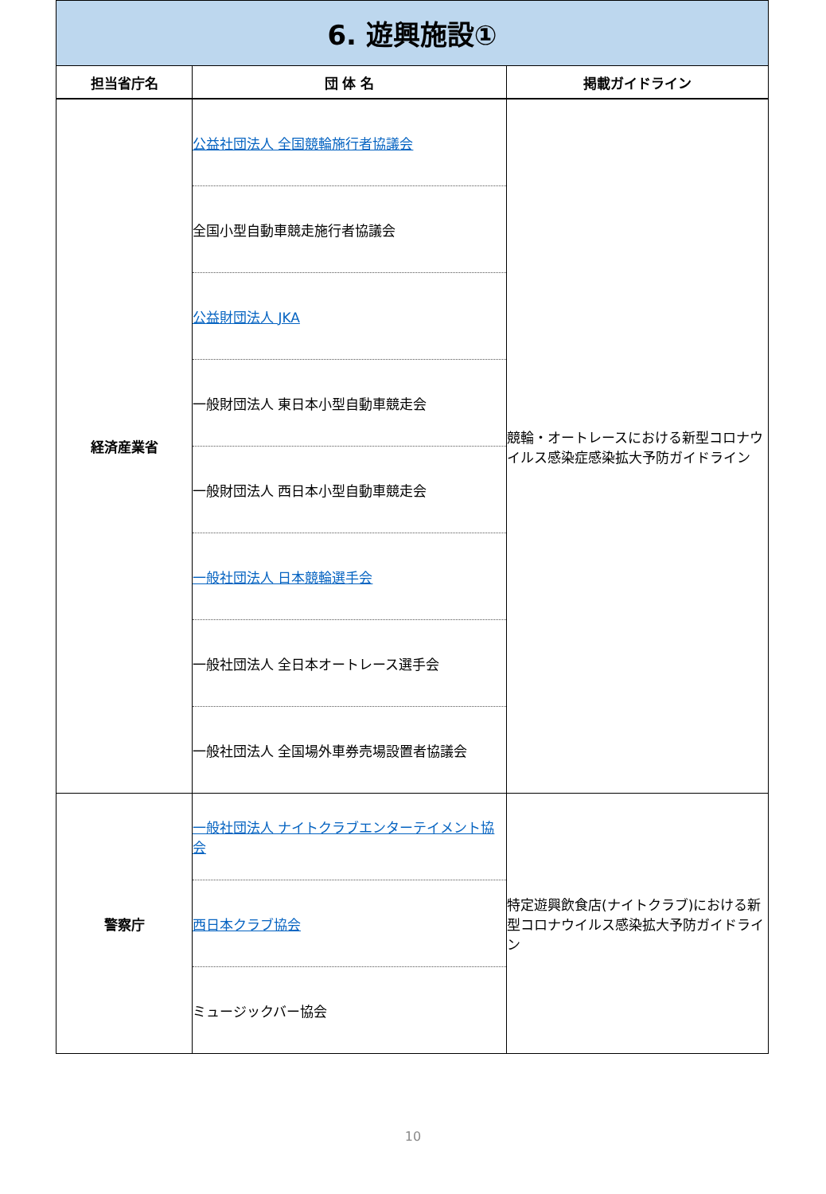| 6. 遊興施設① | | |
| 担当省庁名 | 団 体 名 | 掲載ガイドライン |
| 経済産業省 | 公益社団法人 全国競輪施行者協議会 全国小型自動車競走施行者協議会 公益財団法人 JKA 一般財団法人 東日本小型自動車競走会 一般財団法人 西日本小型自動車競走会 一般社団法人 日本競輪選手会 一般社団法人 全日本オートレース選手会 一般社団法人 全国場外車券売場設置者協議会 | 競輪・オートレースにおける新型コロナウイルス感染症感染拡大予防ガイドライン |
| 警察庁 | 一般社団法人 ナイトクラブエンターテイメント協会 西日本クラブ協会 ミュージックバー協会 | 特定遊興飲食店(ナイトクラブ)における新型コロナウイルス感染拡大予防ガイドライン |
10